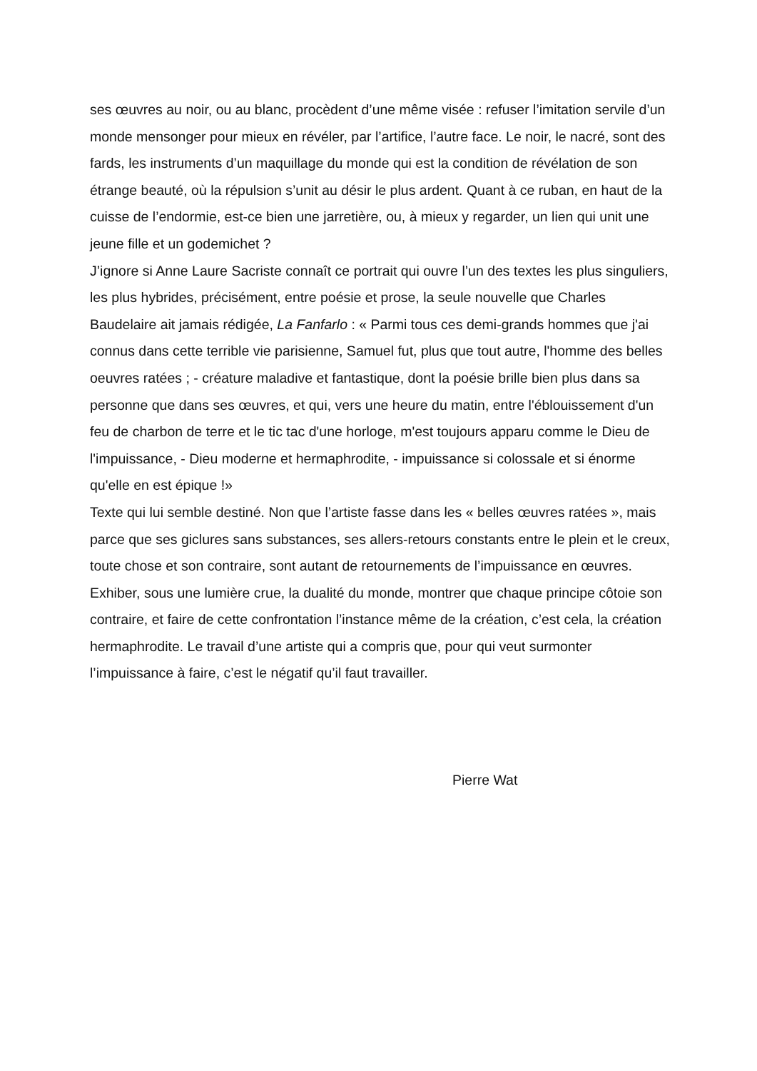ses œuvres au noir, ou au blanc, procèdent d’une même visée : refuser l’imitation servile d’un monde mensonger pour mieux en révéler, par l’artifice, l’autre face. Le noir, le nacré, sont des fards, les instruments d’un maquillage du monde qui est la condition de révélation de son étrange beauté, où la répulsion s’unit au désir le plus ardent. Quant à ce ruban, en haut de la cuisse de l’endormie, est-ce bien une jarretière, ou, à mieux y regarder, un lien qui unit une jeune fille et un godemichet ?
J’ignore si Anne Laure Sacriste connaît ce portrait qui ouvre l’un des textes les plus singuliers, les plus hybrides, précisément, entre poésie et prose, la seule nouvelle que Charles Baudelaire ait jamais rédigée, La Fanfarlo : « Parmi tous ces demi-grands hommes que j'ai connus dans cette terrible vie parisienne, Samuel fut, plus que tout autre, l'homme des belles oeuvres ratées ; - créature maladive et fantastique, dont la poésie brille bien plus dans sa personne que dans ses œuvres, et qui, vers une heure du matin, entre l'éblouissement d'un feu de charbon de terre et le tic tac d'une horloge, m'est toujours apparu comme le Dieu de l'impuissance, - Dieu moderne et hermaphrodite, - impuissance si colossale et si énorme qu'elle en est épique !»
Texte qui lui semble destiné. Non que l’artiste fasse dans les « belles œuvres ratées », mais parce que ses giclures sans substances, ses allers-retours constants entre le plein et le creux, toute chose et son contraire, sont autant de retournements de l’impuissance en œuvres. Exhiber, sous une lumière crue, la dualité du monde, montrer que chaque principe côtoie son contraire, et faire de cette confrontation l’instance même de la création, c’est cela, la création hermaphrodite. Le travail d’une artiste qui a compris que, pour qui veut surmonter l’impuissance à faire, c’est le négatif qu’il faut travailler.
Pierre Wat